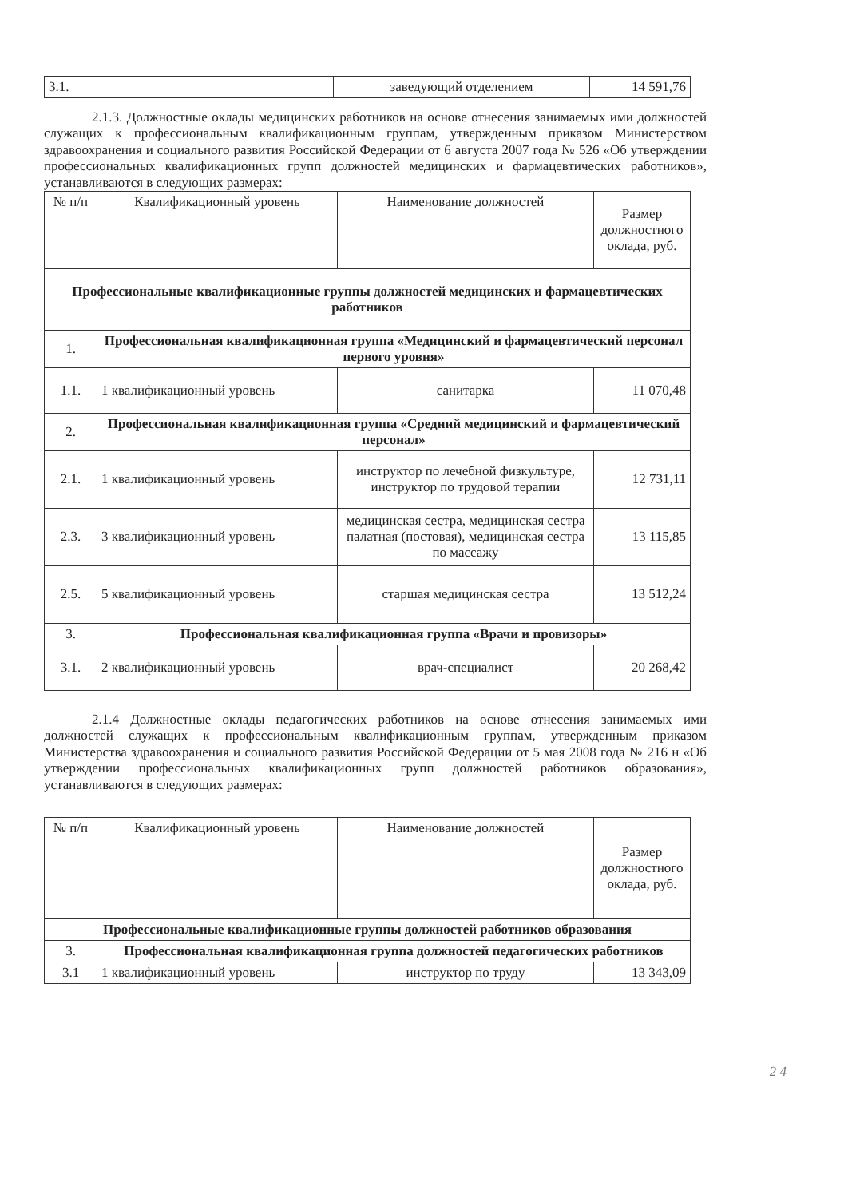| 3.1. | | заведующий отделением | 14 591,76 |
2.1.3. Должностные оклады медицинских работников на основе отнесения занимаемых ими должностей служащих к профессиональным квалификационным группам, утвержденным приказом Министерством здравоохранения и социального развития Российской Федерации от 6 августа 2007 года № 526 «Об утверждении профессиональных квалификационных групп должностей медицинских и фармацевтических работников», устанавливаются в следующих размерах:
| № п/п | Квалификационный уровень | Наименование должностей | Размер должностного оклада, руб. |
| --- | --- | --- | --- |
| Профессиональные квалификационные группы должностей медицинских и фармацевтических работников | | | |
| 1. | Профессиональная квалификационная группа «Медицинский и фармацевтический персонал первого уровня» | | |
| 1.1. | 1 квалификационный уровень | санитарка | 11 070,48 |
| 2. | Профессиональная квалификационная группа «Средний медицинский и фармацевтический персонал» | | |
| 2.1. | 1 квалификационный уровень | инструктор по лечебной физкультуре, инструктор по трудовой терапии | 12 731,11 |
| 2.3. | 3 квалификационный уровень | медицинская сестра, медицинская сестра палатная (постовая), медицинская сестра по массажу | 13 115,85 |
| 2.5. | 5 квалификационный уровень | старшая медицинская сестра | 13 512,24 |
| 3. | Профессиональная квалификационная группа «Врачи и провизоры» | | |
| 3.1. | 2 квалификационный уровень | врач-специалист | 20 268,42 |
2.1.4 Должностные оклады педагогических работников на основе отнесения занимаемых ими должностей служащих к профессиональным квалификационным группам, утвержденным приказом Министерства здравоохранения и социального развития Российской Федерации от 5 мая 2008 года № 216 н «Об утверждении профессиональных квалификационных групп должностей работников образования», устанавливаются в следующих размерах:
| № п/п | Квалификационный уровень | Наименование должностей | Размер должностного оклада, руб. |
| --- | --- | --- | --- |
| Профессиональные квалификационные группы должностей работников образования | | | |
| 3. | Профессиональная квалификационная группа должностей педагогических работников | | |
| 3.1 | 1 квалификационный уровень | инструктор по труду | 13 343,09 |
2 4